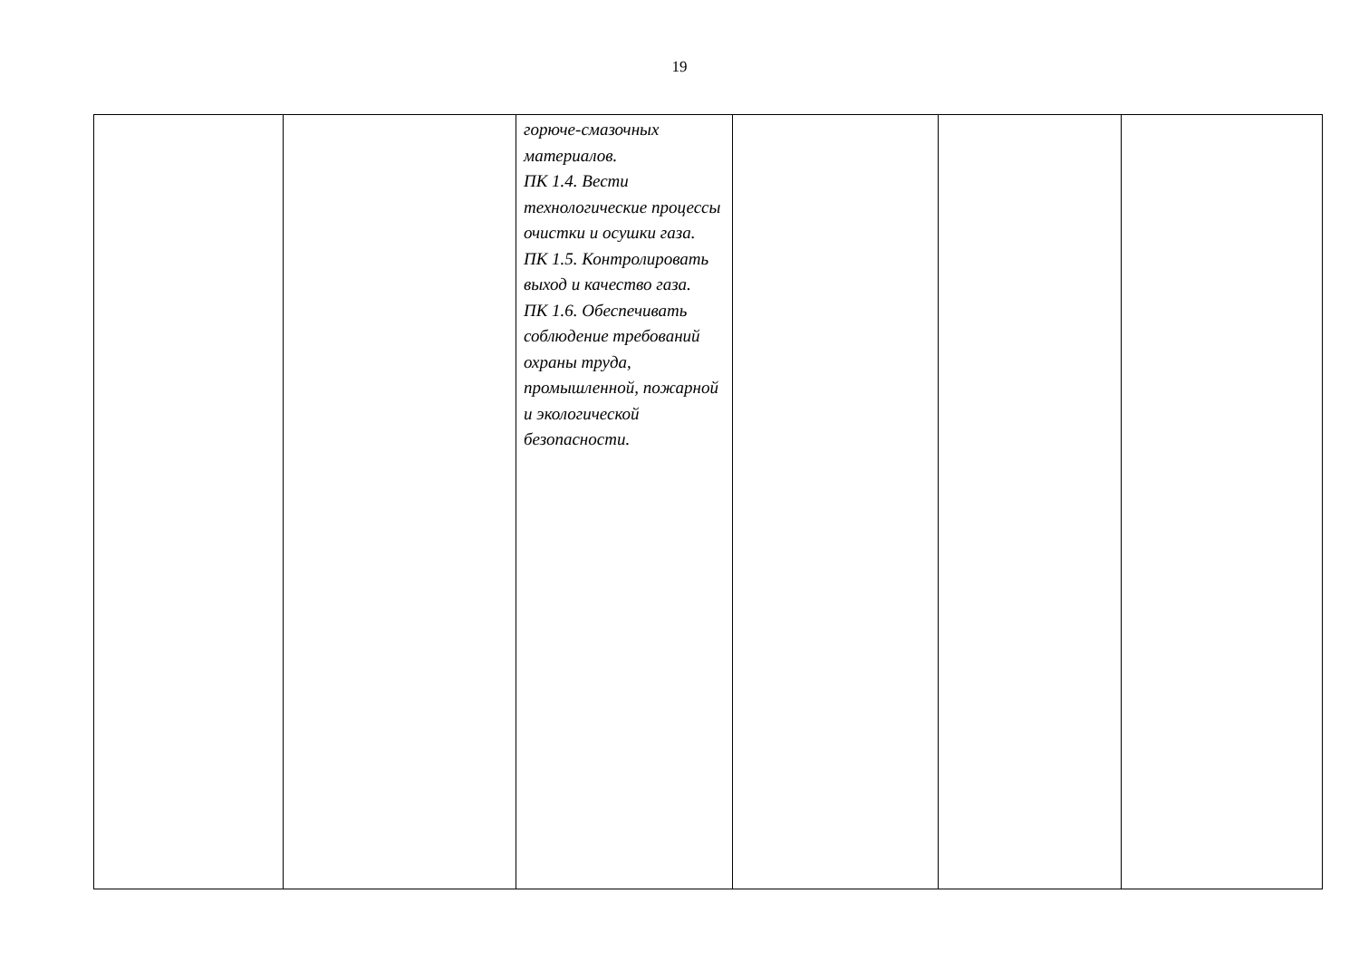19
| | | горюче-смазочных материалов. ПК 1.4. Вести технологические процессы очистки и осушки газа. ПК 1.5. Контролировать выход и качество газа. ПК 1.6. Обеспечивать соблюдение требований охраны труда, промышленной, пожарной и экологической безопасности. | | | |